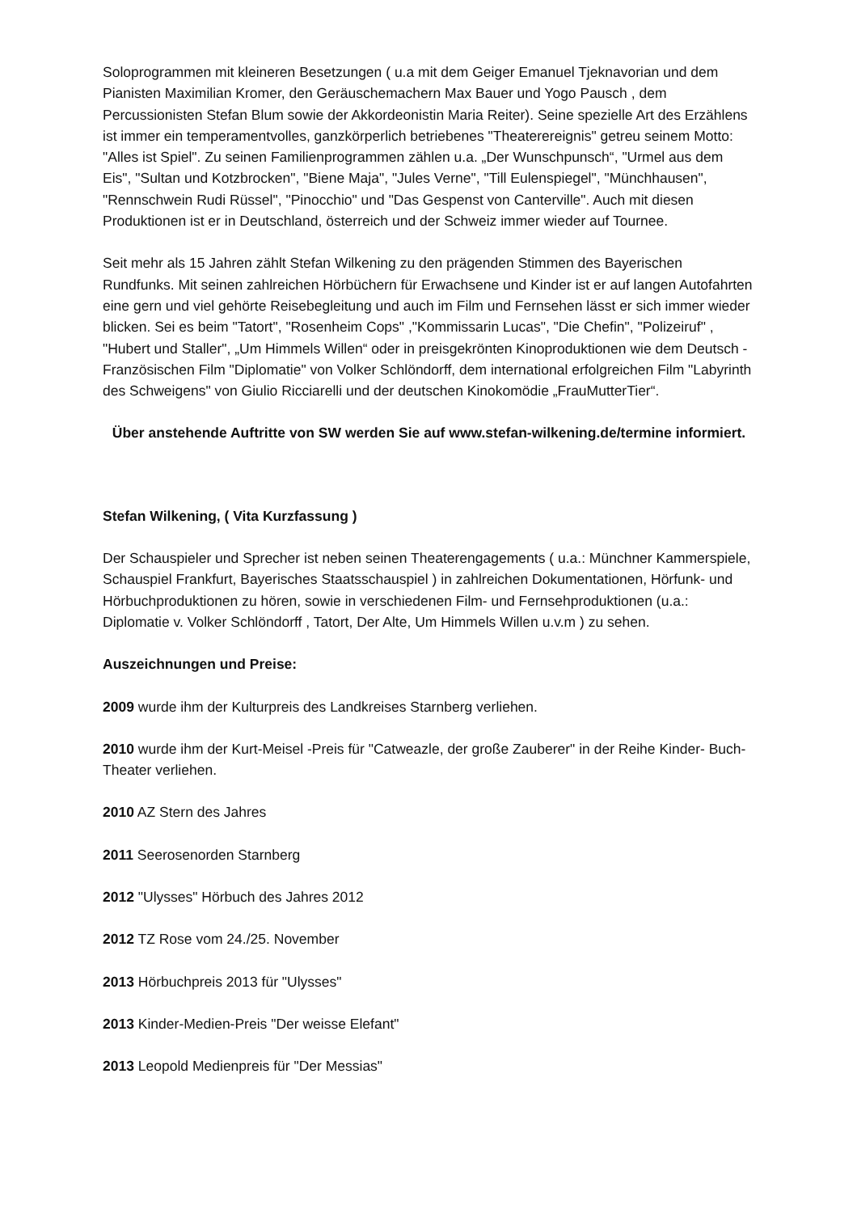Soloprogrammen mit kleineren Besetzungen ( u.a mit dem Geiger Emanuel Tjeknavorian und dem Pianisten Maximilian Kromer, den Geräuschemachern Max Bauer und Yogo Pausch , dem Percussionisten Stefan Blum sowie der Akkordeonistin Maria Reiter). Seine spezielle Art des Erzählens ist immer ein temperamentvolles, ganzkörperlich betriebenes "Theaterereignis" getreu seinem Motto: "Alles ist Spiel". Zu seinen Familienprogrammen zählen u.a. „Der Wunschpunsch“, "Urmel aus dem Eis", "Sultan und Kotzbrocken", "Biene Maja", "Jules Verne", "Till Eulenspiegel", "Münchhausen", "Rennschwein Rudi Rüssel", "Pinocchio" und "Das Gespenst von Canterville". Auch mit diesen Produktionen ist er in Deutschland, österreich und der Schweiz immer wieder auf Tournee.
Seit mehr als 15 Jahren zählt Stefan Wilkening zu den prägenden Stimmen des Bayerischen Rundfunks. Mit seinen zahlreichen Hörbüchern für Erwachsene und Kinder ist er auf langen Autofahrten eine gern und viel gehörte Reisebegleitung und auch im Film und Fernsehen lässt er sich immer wieder blicken. Sei es beim "Tatort", "Rosenheim Cops" ,"Kommissarin Lucas", "Die Chefin", "Polizeiruf" , "Hubert und Staller", „Um Himmels Willen“ oder in preisgekrönten Kinoproduktionen wie dem Deutsch - Französischen Film "Diplomatie" von Volker Schlöndorff, dem international erfolgreichen Film "Labyrinth des Schweigens" von Giulio Ricciarelli und der deutschen Kinokomödie „FrauMutterTier“.
Über anstehende Auftritte von SW werden Sie auf www.stefan-wilkening.de/termine informiert.
Stefan Wilkening, ( Vita Kurzfassung )
Der Schauspieler und Sprecher ist neben seinen Theaterengagements ( u.a.: Münchner Kammerspiele, Schauspiel Frankfurt, Bayerisches Staatsschauspiel ) in zahlreichen Dokumentationen, Hörfunk- und Hörbuchproduktionen zu hören, sowie in verschiedenen Film- und Fernsehproduktionen (u.a.: Diplomatie v. Volker Schlöndorff , Tatort, Der Alte, Um Himmels Willen u.v.m ) zu sehen.
Auszeichnungen und Preise:
2009 wurde ihm der Kulturpreis des Landkreises Starnberg verliehen.
2010 wurde ihm der Kurt-Meisel -Preis für "Catweazle, der große Zauberer" in der Reihe Kinder- Buch-Theater verliehen.
2010 AZ Stern des Jahres
2011 Seerosenorden Starnberg
2012 "Ulysses" Hörbuch des Jahres 2012
2012 TZ Rose vom 24./25. November
2013 Hörbuchpreis 2013 für "Ulysses"
2013 Kinder-Medien-Preis "Der weisse Elefant"
2013 Leopold Medienpreis für "Der Messias"